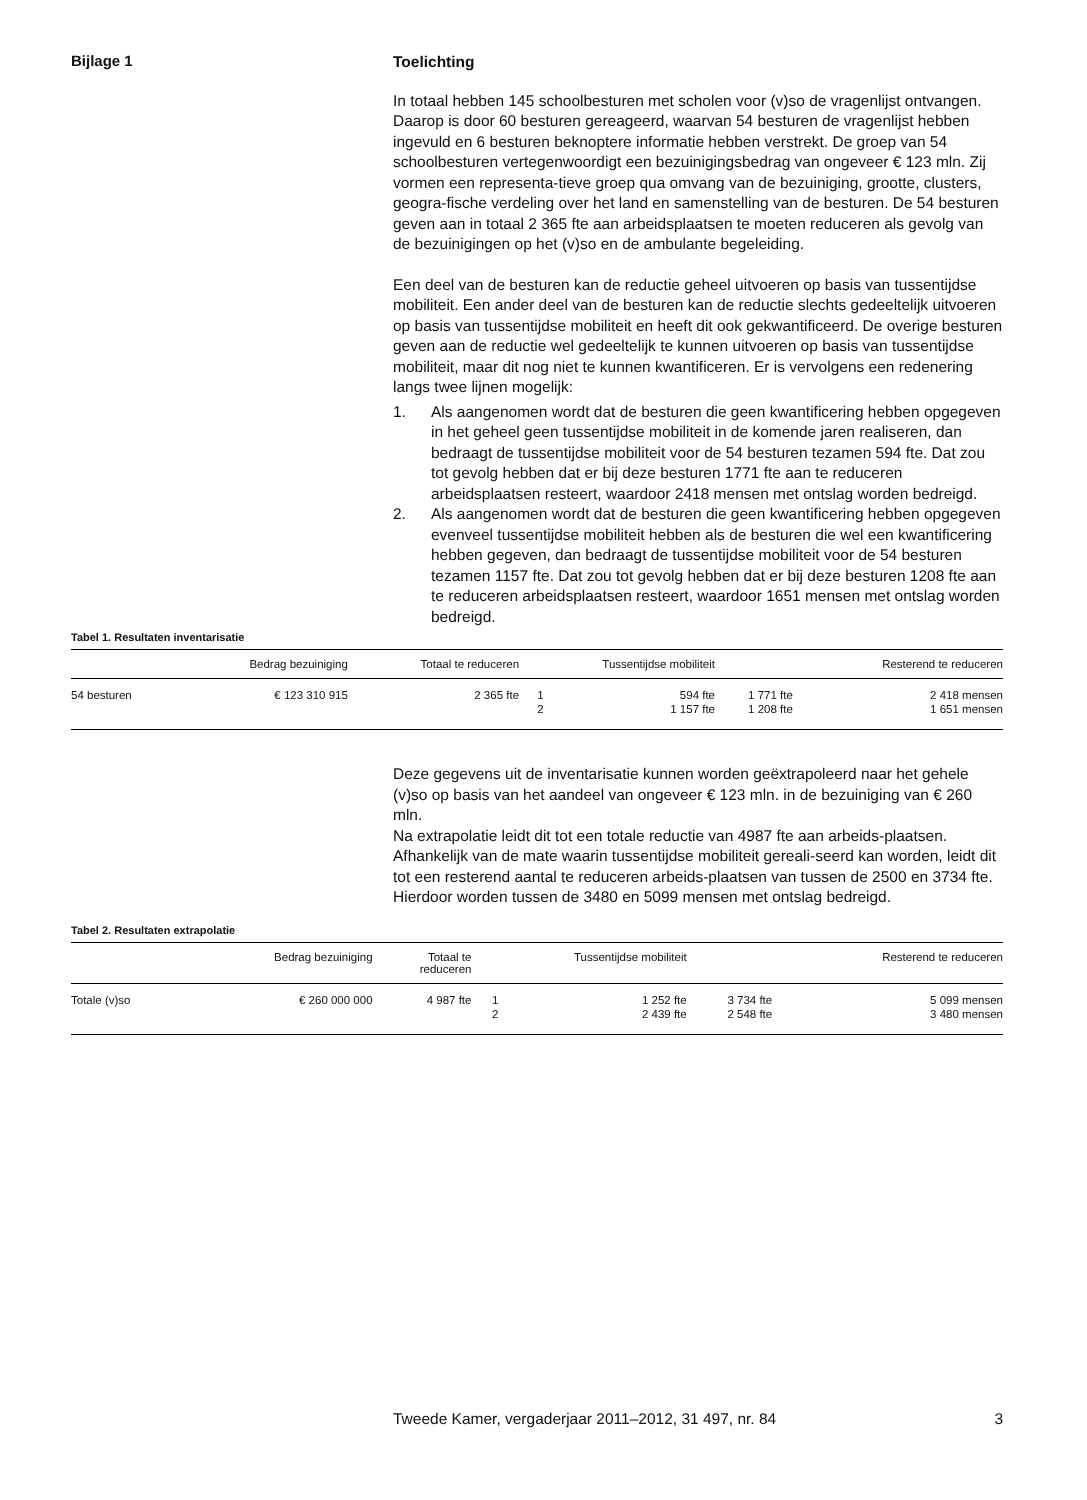Bijlage 1
Toelichting
In totaal hebben 145 schoolbesturen met scholen voor (v)so de vragenlijst ontvangen. Daarop is door 60 besturen gereageerd, waarvan 54 besturen de vragenlijst hebben ingevuld en 6 besturen beknoptere informatie hebben verstrekt. De groep van 54 schoolbesturen vertegenwoordigt een bezuinigingsbedrag van ongeveer € 123 mln. Zij vormen een representa-tieve groep qua omvang van de bezuiniging, grootte, clusters, geogra-fische verdeling over het land en samenstelling van de besturen. De 54 besturen geven aan in totaal 2 365 fte aan arbeidsplaatsen te moeten reduceren als gevolg van de bezuinigingen op het (v)so en de ambulante begeleiding.
Een deel van de besturen kan de reductie geheel uitvoeren op basis van tussentijdse mobiliteit. Een ander deel van de besturen kan de reductie slechts gedeeltelijk uitvoeren op basis van tussentijdse mobiliteit en heeft dit ook gekwantificeerd. De overige besturen geven aan de reductie wel gedeeltelijk te kunnen uitvoeren op basis van tussentijdse mobiliteit, maar dit nog niet te kunnen kwantificeren. Er is vervolgens een redenering langs twee lijnen mogelijk:
1. Als aangenomen wordt dat de besturen die geen kwantificering hebben opgegeven in het geheel geen tussentijdse mobiliteit in de komende jaren realiseren, dan bedraagt de tussentijdse mobiliteit voor de 54 besturen tezamen 594 fte. Dat zou tot gevolg hebben dat er bij deze besturen 1771 fte aan te reduceren arbeidsplaatsen resteert, waardoor 2418 mensen met ontslag worden bedreigd.
2. Als aangenomen wordt dat de besturen die geen kwantificering hebben opgegeven evenveel tussentijdse mobiliteit hebben als de besturen die wel een kwantificering hebben gegeven, dan bedraagt de tussentijdse mobiliteit voor de 54 besturen tezamen 1157 fte. Dat zou tot gevolg hebben dat er bij deze besturen 1208 fte aan te reduceren arbeidsplaatsen resteert, waardoor 1651 mensen met ontslag worden bedreigd.
Tabel 1. Resultaten inventarisatie
| | Bedrag bezuiniging | Totaal te reduceren | Tussentijdse mobiliteit | | | Resterend te reduceren |
| --- | --- | --- | --- | --- | --- | --- |
| 54 besturen | € 123 310 915 | 2 365 fte | 1 | 594 fte | 1 771 fte | 2 418 mensen |
| | | | 2 | 1 157 fte | 1 208 fte | 1 651 mensen |
Deze gegevens uit de inventarisatie kunnen worden geëxtrapoleerd naar het gehele (v)so op basis van het aandeel van ongeveer € 123 mln. in de bezuiniging van € 260 mln.
Na extrapolatie leidt dit tot een totale reductie van 4987 fte aan arbeids-plaatsen. Afhankelijk van de mate waarin tussentijdse mobiliteit gereali-seerd kan worden, leidt dit tot een resterend aantal te reduceren arbeids-plaatsen van tussen de 2500 en 3734 fte. Hierdoor worden tussen de 3480 en 5099 mensen met ontslag bedreigd.
Tabel 2. Resultaten extrapolatie
| | Bedrag bezuiniging | Totaal te reduceren | Tussentijdse mobiliteit | | | Resterend te reduceren |
| --- | --- | --- | --- | --- | --- | --- |
| Totale (v)so | € 260 000 000 | 4 987 fte | 1 | 1 252 fte | 3 734 fte | 5 099 mensen |
| | | | 2 | 2 439 fte | 2 548 fte | 3 480 mensen |
Tweede Kamer, vergaderjaar 2011–2012, 31 497, nr. 84 3